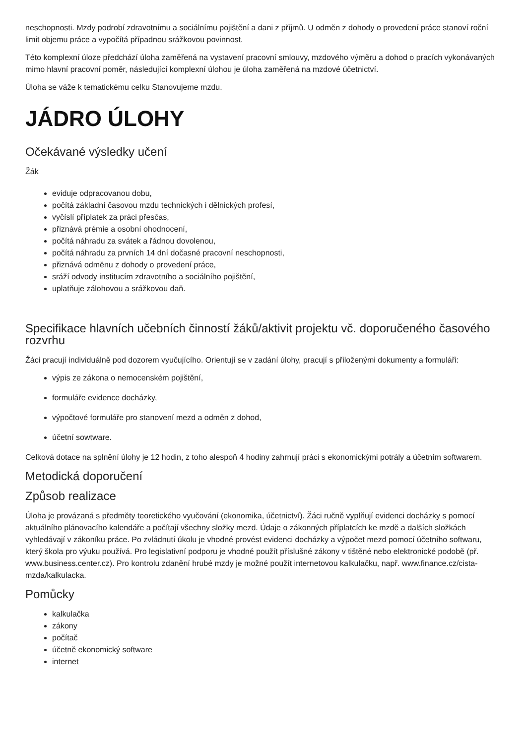neschopnosti. Mzdy podrobí zdravotnímu a sociálnímu pojištění a dani z příjmů. U odměn z dohody o provedení práce stanoví roční limit objemu práce a vypočítá případnou srážkovou povinnost.
Této komplexní úloze předchází úloha zaměřená na vystavení pracovní smlouvy, mzdového výměru a dohod o pracích vykonávaných mimo hlavní pracovní poměr, následující komplexní úlohou je úloha zaměřená na mzdové účetnictví.
Úloha se váže k tematickému celku Stanovujeme mzdu.
JÁDRO ÚLOHY
Očekávané výsledky učení
Žák
eviduje odpracovanou dobu,
počítá základní časovou mzdu technických i dělnických profesí,
vyčíslí příplatek za práci přesčas,
přiznává prémie a osobní ohodnocení,
počítá náhradu za svátek a řádnou dovolenou,
počítá náhradu za prvních 14 dní dočasné pracovní neschopnosti,
přiznává odměnu z dohody o provedení práce,
sráží odvody institucím zdravotního a sociálního pojištění,
uplatňuje zálohovou a srážkovou daň.
Specifikace hlavních učebních činností žáků/aktivit projektu vč. doporučeného časového rozvrhu
Žáci pracují individuálně pod dozorem vyučujícího. Orientují se v zadání úlohy, pracují s přiloženými dokumenty a formuláři:
výpis ze zákona o nemocenském pojištění,
formuláře evidence docházky,
výpočtové formuláře pro stanovení mezd a odměn z dohod,
účetní sowtware.
Celková dotace na splnění úlohy je 12 hodin, z toho alespoň 4 hodiny zahrnují práci s ekonomickými potrály a účetním softwarem.
Metodická doporučení
Způsob realizace
Úloha je provázaná s předměty teoretického vyučování (ekonomika, účetnictví). Žáci ručně vyplňují evidenci docházky s pomocí aktuálního plánovacího kalendáře a počítají všechny složky mezd. Údaje o zákonných příplatcích ke mzdě a dalších složkách vyhledávají v zákoníku práce. Po zvládnutí úkolu je vhodné provést evidenci docházky a výpočet mezd pomocí účetního softwaru, který škola pro výuku používá. Pro legislativní podporu je vhodné použít příslušné zákony v tištěné nebo elektronické podobě (př. www.business.center.cz). Pro kontrolu zdanění hrubé mzdy je možné použít internetovou kalkulačku, např. www.finance.cz/cista-mzda/kalkulacka.
Pomůcky
kalkulačka
zákony
počítač
účetně ekonomický software
internet